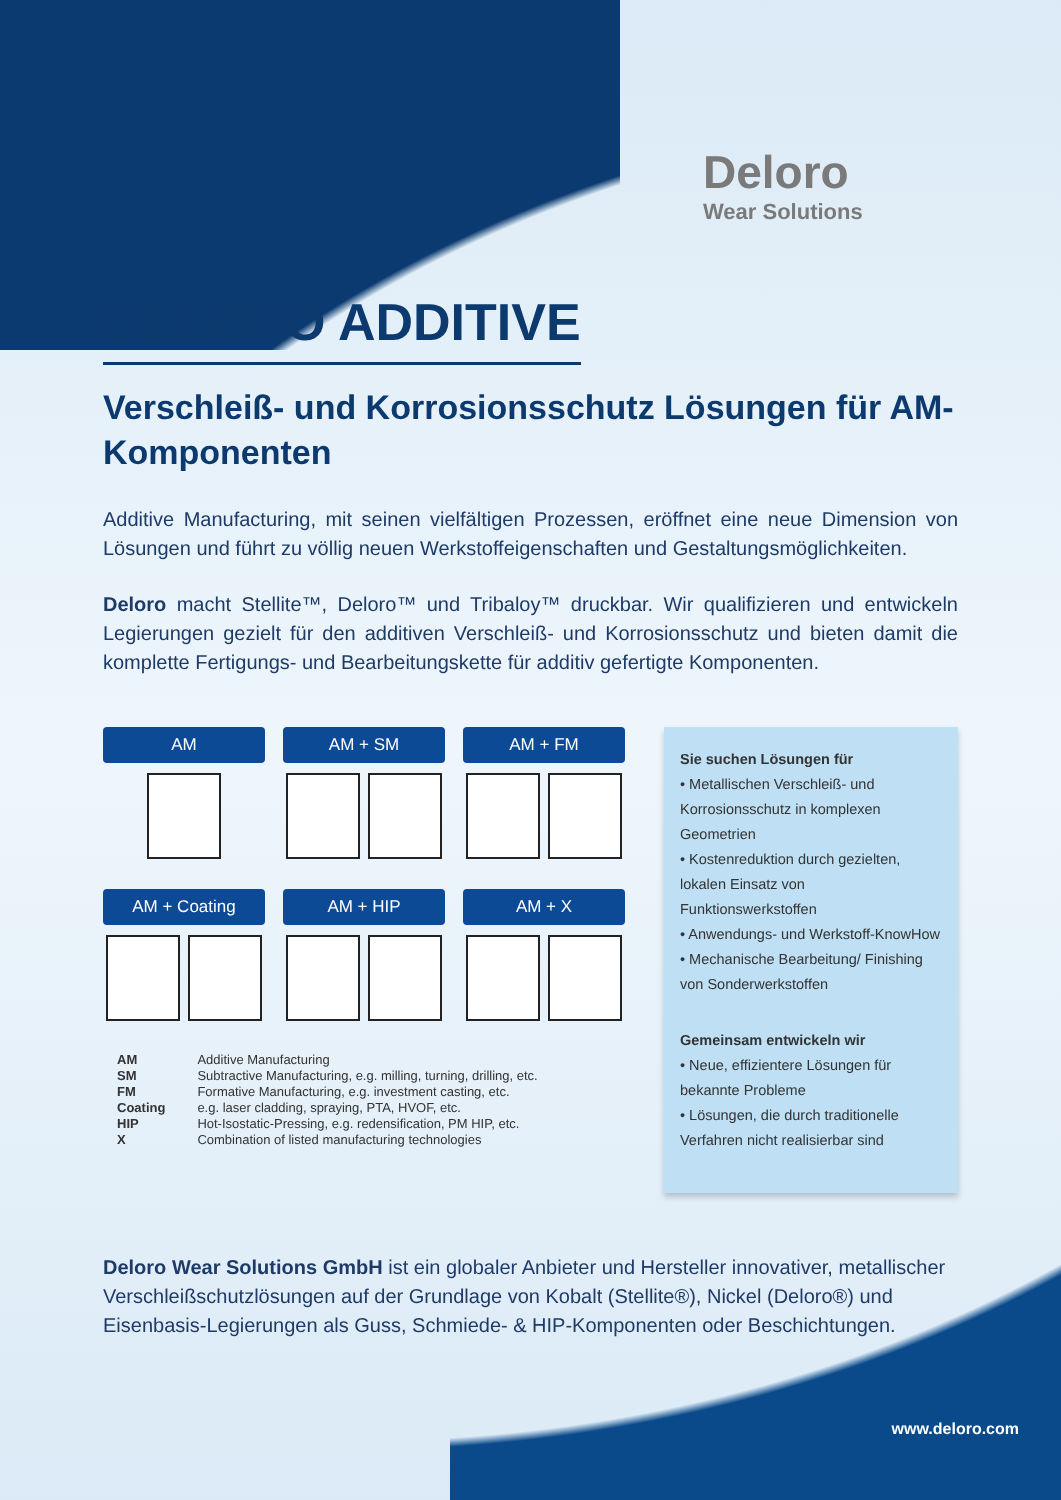Deloro
Wear Solutions
DELORO ADDITIVE
Verschleiß- und Korrosionsschutz Lösungen für AM-Komponenten
Additive Manufacturing, mit seinen vielfältigen Prozessen, eröffnet eine neue Dimension von Lösungen und führt zu völlig neuen Werkstoffeigenschaften und Gestaltungsmöglichkeiten.
Deloro macht Stellite™, Deloro™ und Tribaloy™ druckbar. Wir qualifizieren und entwickeln Legierungen gezielt für den additiven Verschleiß- und Korrosionsschutz und bieten damit die komplette Fertigungs- und Bearbeitungskette für additiv gefertigte Komponenten.
AM AM + SM AM + FM
AM + Coating AM + HIP AM + X
| AM | Additive Manufacturing |
| SM | Subtractive Manufacturing, e.g. milling, turning, drilling, etc. |
| FM | Formative Manufacturing, e.g. investment casting, etc. |
| Coating | e.g. laser cladding, spraying, PTA, HVOF, etc. |
| HIP | Hot-Isostatic-Pressing, e.g. redensification, PM HIP, etc. |
| X | Combination of listed manufacturing technologies |
Sie suchen Lösungen für
• Metallischen Verschleiß- und Korrosionsschutz in komplexen Geometrien
• Kostenreduktion durch gezielten, lokalen Einsatz von Funktionswerkstoffen
• Anwendungs- und Werkstoff-KnowHow
• Mechanische Bearbeitung/ Finishing von Sonderwerkstoffen
Gemeinsam entwickeln wir
• Neue, effizientere Lösungen für bekannte Probleme
• Lösungen, die durch traditionelle Verfahren nicht realisierbar sind
Deloro Wear Solutions GmbH ist ein globaler Anbieter und Hersteller innovativer, metallischer Verschleißschutzlösungen auf der Grundlage von Kobalt (Stellite®), Nickel (Deloro®) und Eisenbasis-Legierungen als Guss, Schmiede- & HIP-Komponenten oder Beschichtungen.
www.deloro.com